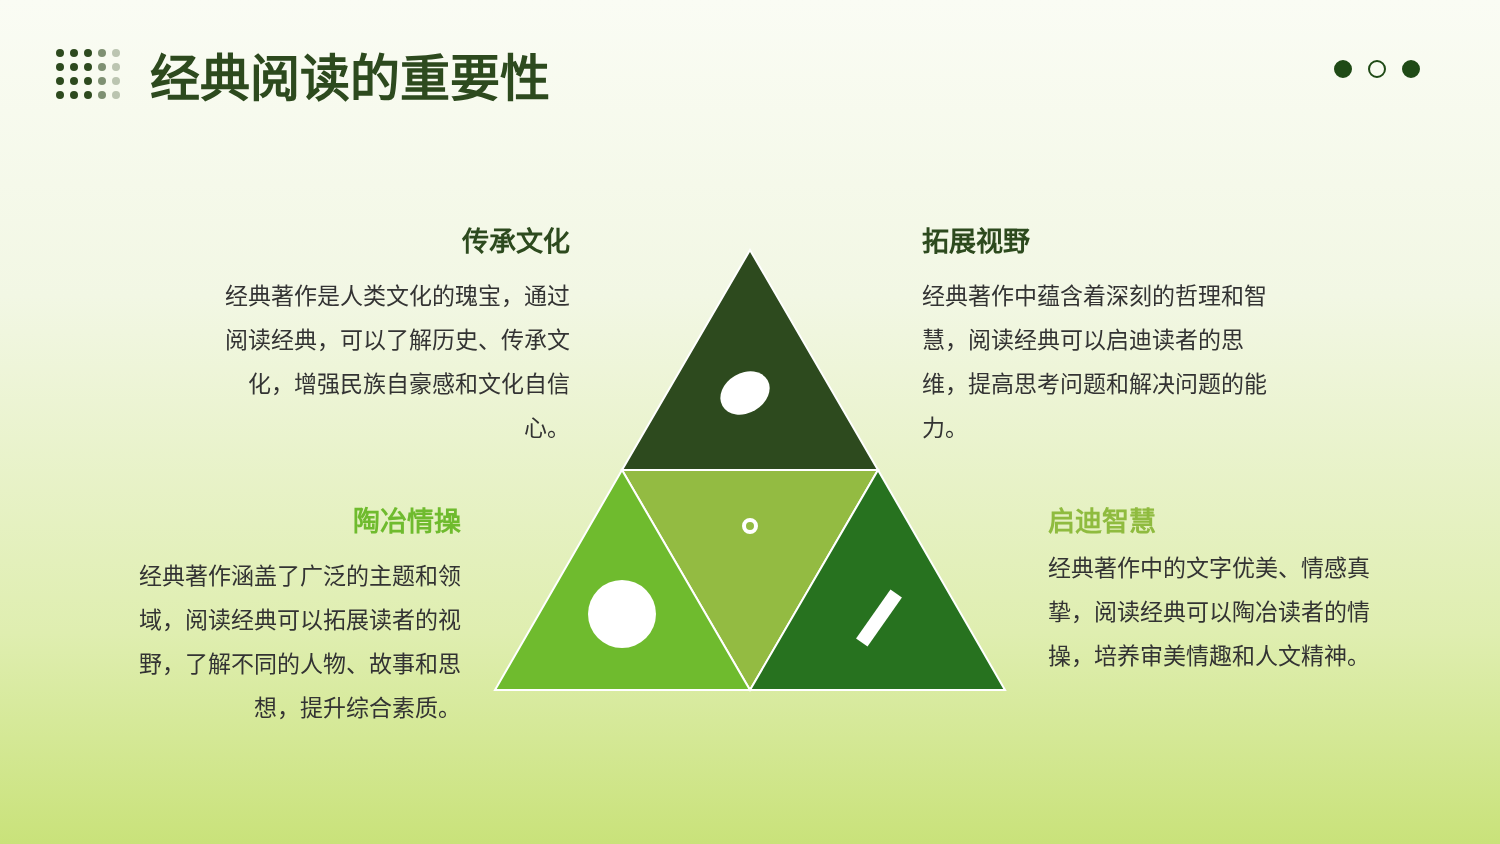经典阅读的重要性
传承文化
经典著作是人类文化的瑰宝，通过阅读经典，可以了解历史、传承文化，增强民族自豪感和文化自信心。
拓展视野
经典著作中蕴含着深刻的哲理和智慧，阅读经典可以启迪读者的思维，提高思考问题和解决问题的能力。
陶冶情操
经典著作涵盖了广泛的主题和领域，阅读经典可以拓展读者的视野，了解不同的人物、故事和思想，提升综合素质。
启迪智慧
经典著作中的文字优美、情感真挚，阅读经典可以陶冶读者的情操，培养审美情趣和人文精神。